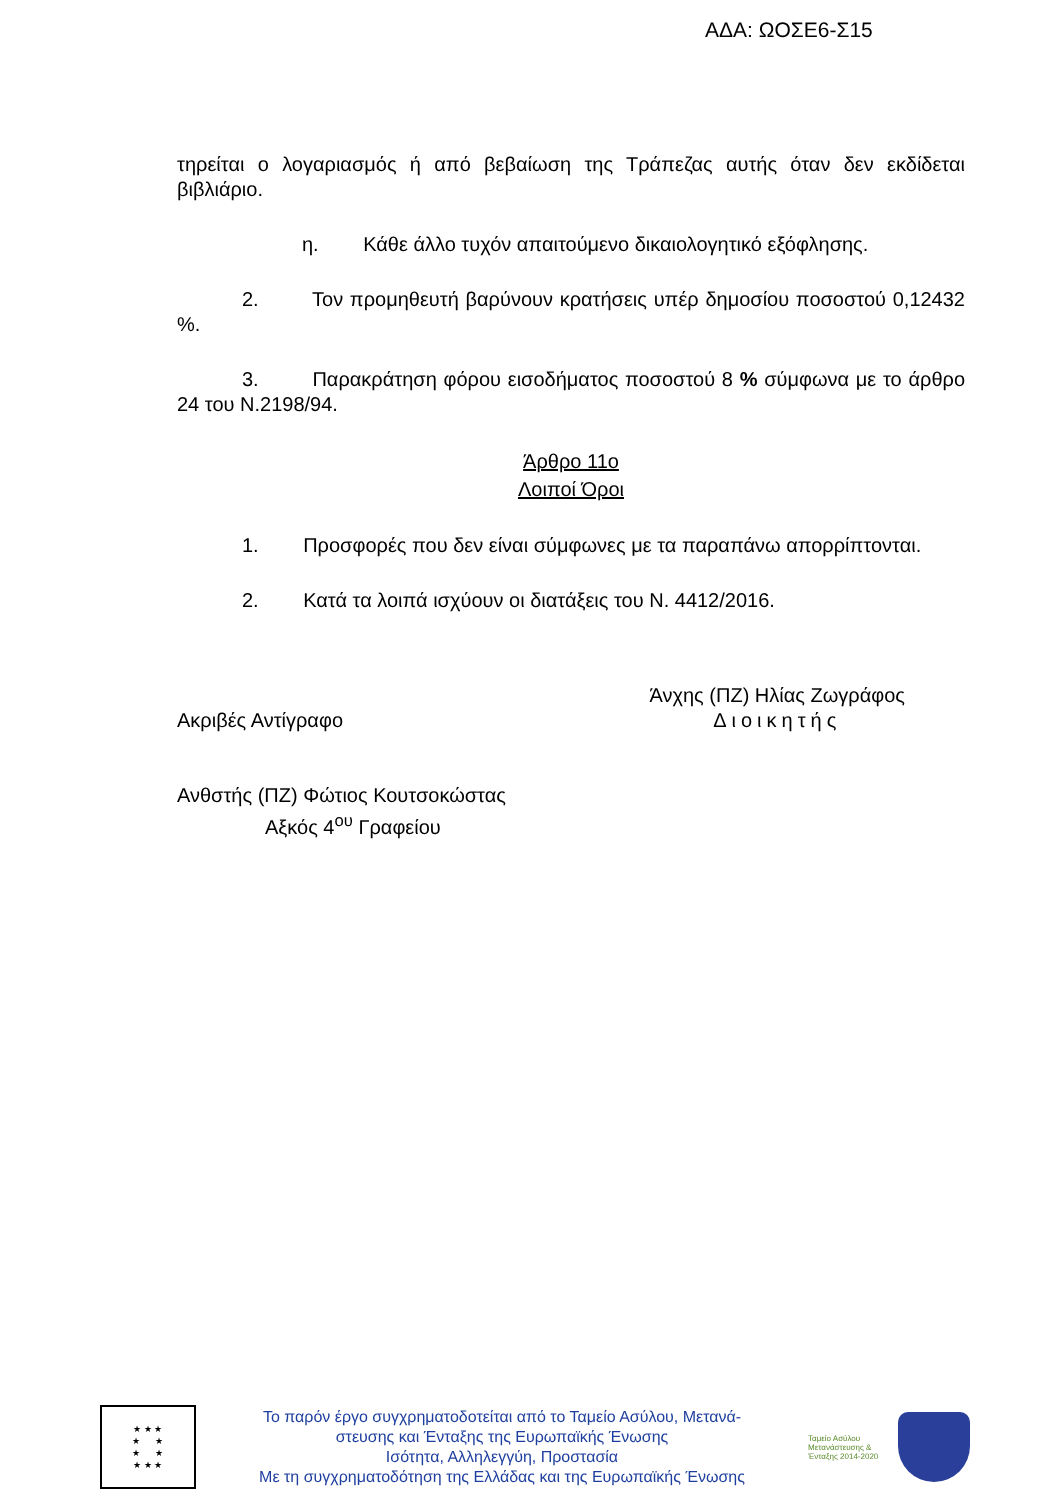ΑΔΑ: ΩΟΣΕ6-Σ15
τηρείται ο λογαριασμός ή από βεβαίωση της Τράπεζας αυτής όταν δεν εκδίδεται βιβλιάριο.
η. Κάθε άλλο τυχόν απαιτούμενο δικαιολογητικό εξόφλησης.
2. Τον προμηθευτή βαρύνουν κρατήσεις υπέρ δημοσίου ποσοστού 0,12432 %.
3. Παρακράτηση φόρου εισοδήματος ποσοστού 8 % σύμφωνα με το άρθρο 24 του Ν.2198/94.
Άρθρο 11ο
Λοιποί Όροι
1. Προσφορές που δεν είναι σύμφωνες με τα παραπάνω απορρίπτονται.
2. Κατά τα λοιπά ισχύουν οι διατάξεις του Ν. 4412/2016.
Ακριβές Αντίγραφο
Άνχης (ΠΖ) Ηλίας Ζωγράφος
Διοικητής
Ανθστής (ΠΖ) Φώτιος Κουτσοκώστας
Αξκός 4<sup>ου</sup> Γραφείου
★ ★ ★
★ ★
★ ★
★ ★ ★
Το παρόν έργο συγχρηματοδοτείται από το Ταμείο Ασύλου, Μετανά-
στευσης και Ένταξης της Ευρωπαϊκής Ένωσης
Ισότητα, Αλληλεγγύη, Προστασία
Με τη συγχρηματοδότηση της Ελλάδας και της Ευρωπαϊκής Ένωσης
Ταμείο Ασύλου Μετανάστευσης & Ένταξης 2014-2020